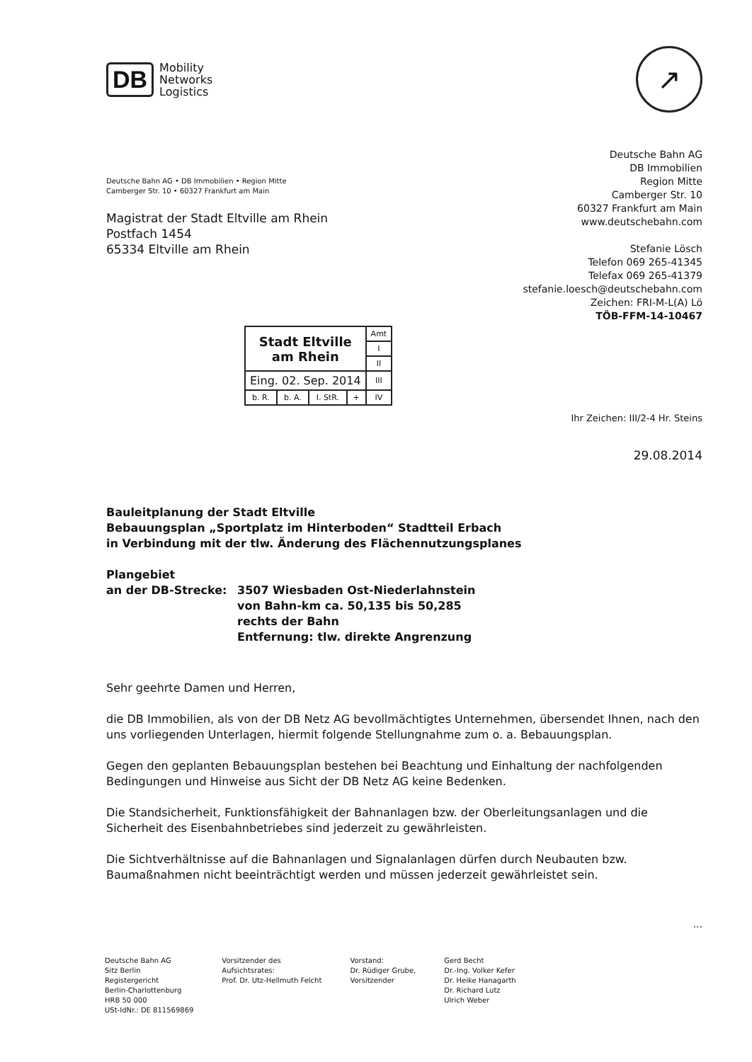DB
Mobility
Networks
Logistics
↗
Deutsche Bahn AG • DB Immobilien • Region Mitte
Camberger Str. 10 • 60327 Frankfurt am Main
Magistrat der Stadt Eltville am Rhein
Postfach 1454
65334 Eltville am Rhein
Deutsche Bahn AG
DB Immobilien
Region Mitte
Camberger Str. 10
60327 Frankfurt am Main
www.deutschebahn.com
Stefanie Lösch
Telefon 069 265-41345
Telefax 069 265-41379
stefanie.loesch@deutschebahn.com
Zeichen: FRI-M-L(A) Lö
TÖB-FFM-14-10467
| Stadt Eltville am Rhein | | | | Amt |
| | | | | I |
| | | | | II |
| Eing. 02. Sep. 2014 | | | | III |
| b. R. | b. A. | I. StR. | + | IV |
Ihr Zeichen: III/2-4 Hr. Steins
29.08.2014
Bauleitplanung der Stadt Eltville
Bebauungsplan „Sportplatz im Hinterboden“ Stadtteil Erbach
in Verbindung mit der tlw. Änderung des Flächennutzungsplanes
Plangebiet
an der DB-Strecke:
3507 Wiesbaden Ost-Niederlahnstein
von Bahn-km ca. 50,135 bis 50,285
rechts der Bahn
Entfernung: tlw. direkte Angrenzung
Sehr geehrte Damen und Herren,
die DB Immobilien, als von der DB Netz AG bevollmächtigtes Unternehmen, übersendet Ihnen, nach den uns vorliegenden Unterlagen, hiermit folgende Stellungnahme zum o. a. Bebauungsplan.
Gegen den geplanten Bebauungsplan bestehen bei Beachtung und Einhaltung der nachfolgenden Bedingungen und Hinweise aus Sicht der DB Netz AG keine Bedenken.
Die Standsicherheit, Funktionsfähigkeit der Bahnanlagen bzw. der Oberleitungsanlagen und die Sicherheit des Eisenbahnbetriebes sind jederzeit zu gewährleisten.
Die Sichtverhältnisse auf die Bahnanlagen und Signalanlagen dürfen durch Neubauten bzw. Baumaßnahmen nicht beeinträchtigt werden und müssen jederzeit gewährleistet sein.
...
Deutsche Bahn AG
Sitz Berlin
Registergericht
Berlin-Charlottenburg
HRB 50 000
USt-IdNr.: DE 811569869
Vorsitzender des
Aufsichtsrates:
Prof. Dr. Utz-Hellmuth Felcht
Vorstand:
Dr. Rüdiger Grube,
Vorsitzender
Gerd Becht
Dr.-Ing. Volker Kefer
Dr. Heike Hanagarth
Dr. Richard Lutz
Ulrich Weber